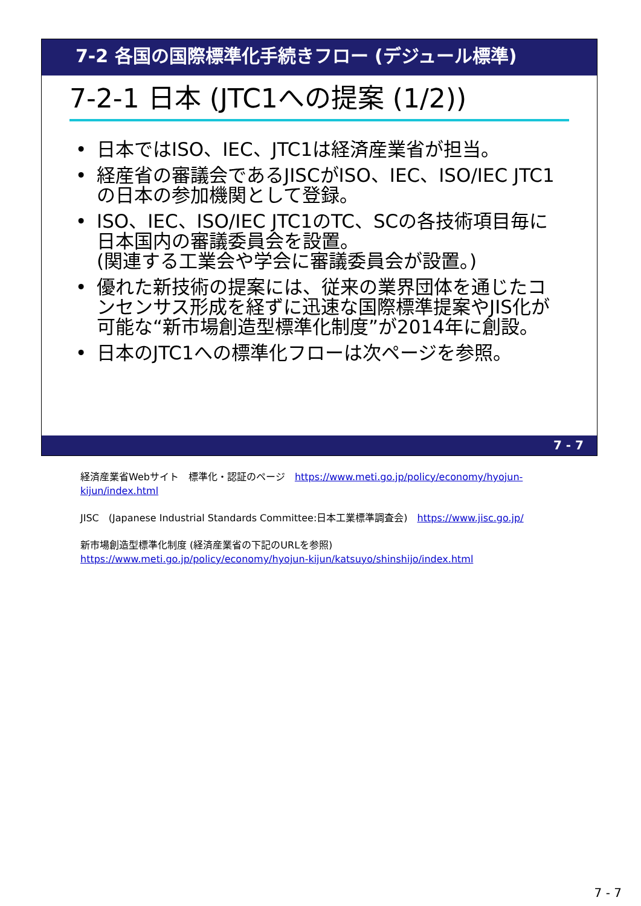7-2 各国の国際標準化手続きフロー (デジュール標準)
7-2-1 日本 (JTC1への提案 (1/2))
• 日本ではISO、IEC、JTC1は経済産業省が担当。
• 経産省の審議会であるJISCがISO、IEC、ISO/IEC JTC1の日本の参加機関として登録。
• ISO、IEC、ISO/IEC JTC1のTC、SCの各技術項目毎に日本国内の審議委員会を設置。
(関連する工業会や学会に審議委員会が設置。)
• 優れた新技術の提案には、従来の業界団体を通じたコンセンサス形成を経ずに迅速な国際標準提案やJIS化が可能な“新市場創造型標準化制度”が2014年に創設。
• 日本のJTC1への標準化フローは次ページを参照。
7 - 7
経済産業省Webサイト　標準化・認証のページ　https://www.meti.go.jp/policy/economy/hyojun-kijun/index.html
JISC　(Japanese Industrial Standards Committee:日本工業標準調査会)　https://www.jisc.go.jp/
新市場創造型標準化制度 (経済産業省の下記のURLを参照)
https://www.meti.go.jp/policy/economy/hyojun-kijun/katsuyo/shinshijo/index.html
7 - 7